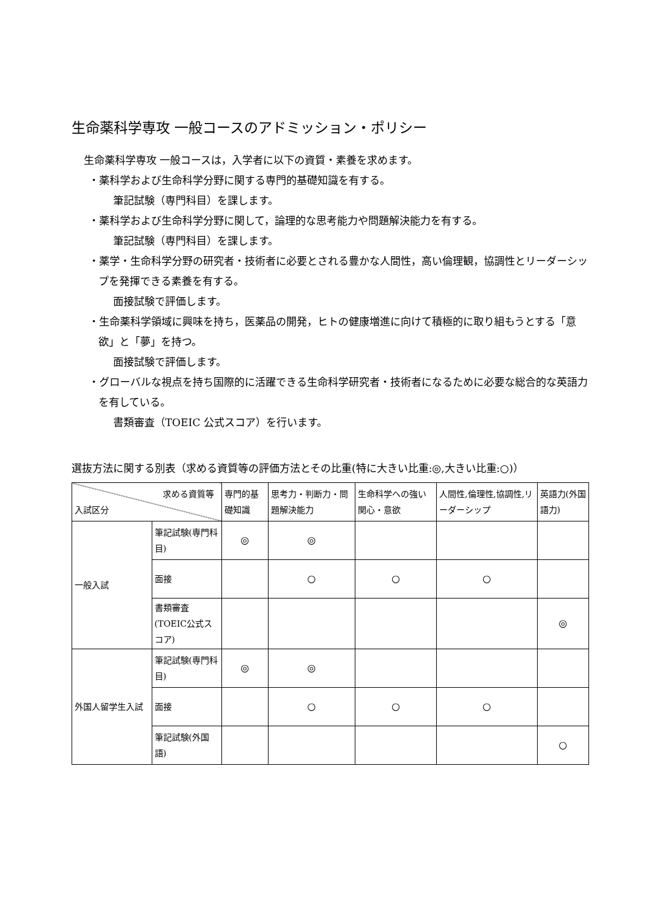生命薬科学専攻 一般コースのアドミッション・ポリシー
生命薬科学専攻 一般コースは，入学者に以下の資質・素養を求めます。
・薬科学および生命科学分野に関する専門的基礎知識を有する。
筆記試験（専門科目）を課します。
・薬科学および生命科学分野に関して，論理的な思考能力や問題解決能力を有する。
筆記試験（専門科目）を課します。
・薬学・生命科学分野の研究者・技術者に必要とされる豊かな人間性，高い倫理観，協調性とリーダーシップを発揮できる素養を有する。
面接試験で評価します。
・生命薬科学領域に興味を持ち，医薬品の開発，ヒトの健康増進に向けて積極的に取り組もうとする「意欲」と「夢」を持つ。
面接試験で評価します。
・グローバルな視点を持ち国際的に活躍できる生命科学研究者・技術者になるために必要な総合的な英語力を有している。
書類審査（TOEIC 公式スコア）を行います。
選抜方法に関する別表（求める資質等の評価方法とその比重(特に大きい比重:◎,大きい比重:○)）
| 求める資質等 入試区分 | | 専門的基礎知識 | 思考力・判断力・問題解決能力 | 生命科学への強い関心・意欲 | 人間性,倫理性,協調性,リーダーシップ | 英語力(外国語力) |
| --- | --- | --- | --- | --- | --- | --- |
| 一般入試 | 筆記試験(専門科目) | ◎ | ◎ | | | |
| | 面接 | | ○ | ○ | ○ | |
| | 書類審査(TOEIC公式スコア) | | | | | ◎ |
| 外国人留学生入試 | 筆記試験(専門科目) | ◎ | ◎ | | | |
| | 面接 | | ○ | ○ | ○ | |
| | 筆記試験(外国語) | | | | | ○ |